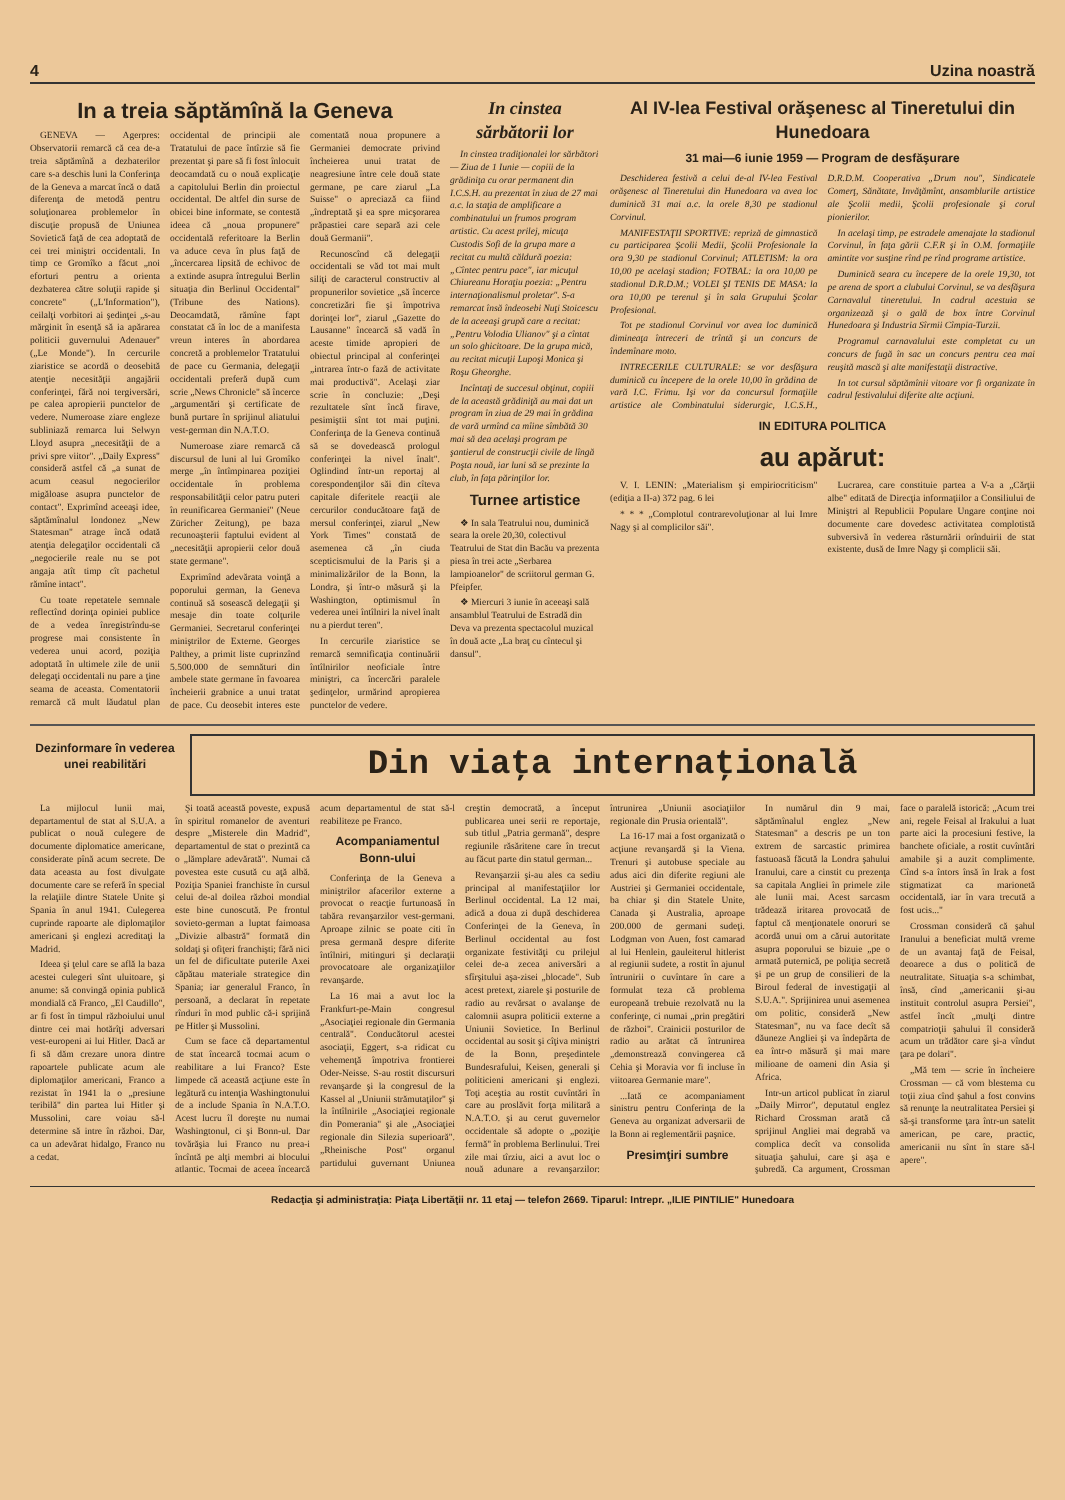4 Uzina noastră
In a treia săptămînă la Geneva
GENEVA — Agerpres: Observatorii remarcă că cea de-a treia săptămînă a dezbaterilor care s-a deschis luni la Conferinţa de la Geneva a marcat încă o dată diferenţa de metodă pentru soluţionarea problemelor în discuţie propusă de Uniunea Sovietică faţă de cea adoptată de cei trei miniştri occidentali. In timp ce Gromîko a făcut „noi eforturi pentru a orienta dezbaterea către soluţii rapide şi concrete" („L'Information"), ceilalţi vorbitori ai şedinţei „s-au mărginit în esenţă să ia apărarea politicii guvernului Adenauer" („Le Monde"). In cercurile ziaristice se acordă o deosebită atenţie necesităţii angajării conferinţei, fără noi tergiversări, pe calea apropierii punctelor de vedere. Numeroase ziare engleze subliniază remarca lui Selwyn Lloyd asupra „necesităţii de a privi spre viitor". „Daily Express" consideră astfel că „a sunat de acum ceasul negocierilor migăloase asupra punctelor de contact". Exprimînd aceeaşi idee, săptămînalul londonez „New Statesman" atrage încă odată atenţia delegaţilor occidentali că „negocierile reale nu se pot angaja atît timp cît pachetul rămîne intact".
Cu toate repetatele semnale reflectînd dorinţa opiniei publice de a vedea înregistrîndu-se progrese mai consistente în vederea unui acord, poziţia adoptată în ultimele zile de unii delegaţi occidentali nu pare a ţine seama de aceasta. Comentatorii remarcă că mult lăudatul plan occidental de principii ale Tratatului de pace întîrzie să fie prezentat şi pare să fi fost înlocuit deocamdată cu o nouă explicaţie a capitolului Berlin din proiectul occidental. De altfel din surse de obicei bine informate, se contestă ideea că „noua propunere" occidentală referitoare la Berlin va aduce ceva în plus faţă de „încercarea lipsită de echivoc de a extinde asupra întregului Berlin situaţia din Berlinul Occidental" (Tribune des Nations). Deocamdată, rămîne fapt constatat că în loc de a manifesta vreun interes în abordarea concretă a problemelor Tratatului de pace cu Germania, delegaţii occidentali preferă după cum scrie „News Chronicle" să încerce „argumentări şi certificate de bună purtare în sprijinul aliatului vest-german din N.A.T.O.
Numeroase ziare remarcă că discursul de luni al lui Gromîko merge „în întîmpinarea poziţiei occidentale în problema responsabilităţii celor patru puteri în reunificarea Germaniei" (Neue Züricher Zeitung), pe baza recunoaşterii faptului evident al „necesităţii apropierii celor două state germane".
Exprimînd adevărata voinţă a poporului german, la Geneva continuă să sosească delegaţii şi mesaje din toate colţurile Germaniei. Secretarul conferinţei miniştrilor de Externe. Georges Palthey, a primit liste cuprinzînd 5.500.000 de semnături din ambele state germane în favoarea încheierii grabnice a unui tratat de pace. Cu deosebit interes este comentată noua propunere a Germaniei democrate privind încheierea unui tratat de neagresiune între cele două state germane, pe care ziarul „La Suisse" o apreciază ca fiind „îndreptată şi ea spre micşorarea prăpastiei care separă azi cele două Germanii".
Recunoscînd că delegaţii occidentali se văd tot mai mult siliţi de caracterul constructiv al propunerilor sovietice „să încerce concretizări fie şi împotriva dorinţei lor", ziarul „Gazette do Lausanne" încearcă să vadă în aceste timide apropieri de obiectul principal al conferinţei „intrarea într-o fază de activitate mai productivă". Acelaşi ziar scrie în concluzie: „Deşi rezultatele sînt încă firave, pesimiştii sînt tot mai puţini. Conferinţa de la Geneva continuă să se dovedească prologul conferinţei la nivel înalt". Oglindind într-un reportaj al corespondenţilor săi din cîteva capitale diferitele reacţii ale cercurilor conducătoare faţă de mersul conferinţei, ziarul „New York Times" constată de asemenea că „în ciuda scepticismului de la Paris şi a minimalizărilor de la Bonn, la Londra, şi într-o măsură şi la Washington, optimismul în vederea unei întîlniri la nivel înalt nu a pierdut teren".
In cercurile ziaristice se remarcă semnificaţia continuării întîlnirilor neoficiale între miniştri, ca încercări paralele şedinţelor, urmărind apropierea punctelor de vedere.
In cinstea sărbătorii lor
In cinstea tradiţionalei lor sărbători — Ziua de 1 Iunie — copiii de la grădiniţa cu orar permanent din I.C.S.H. au prezentat în ziua de 27 mai a.c. la staţia de amplificare a combinatului un frumos program artistic. Cu acest prilej, micuţa Custodis Sofi de la grupa mare a recitat cu multă căldură poezia: „Cîntec pentru pace", iar micuţul Chiureanu Horaţiu poezia: „Pentru internaţionalismul proletar". S-a remarcat însă îndeosebi Nuţi Stoicescu de la aceeaşi grupă care a recitat: „Pentru Volodia Ulianov" şi a cîntat un solo ghicitoare. De la grupa mică, au recitat micuţii Lupoşi Monica şi Roşu Gheorghe.
Incîntaţi de succesul obţinut, copiii de la această grădiniţă au mai dat un program în ziua de 29 mai în grădina de vară urmînd ca mîine sîmbătă 30 mai să dea acelaşi program pe şantierul de construcţii civile de lîngă Poşta nouă, iar luni să se prezinte la club, în faţa părinţilor lor.
Turnee artistice
❖ In sala Teatrului nou, duminică seara la orele 20,30, colectivul Teatrului de Stat din Bacău va prezenta piesa în trei acte „Serbarea lampioanelor" de scriitorul german G. Pfeipfer.
❖ Miercuri 3 iunie în aceeaşi sală ansamblul Teatrului de Estradă din Deva va prezenta spectacolul muzical în două acte „La braţ cu cîntecul şi dansul".
Al IV-lea Festival orăşenesc al Tineretului din Hunedoara
31 mai—6 iunie 1959 — Program de desfăşurare
Deschiderea festivă a celui de-al IV-lea Festival orăşenesc al Tineretului din Hunedoara va avea loc duminică 31 mai a.c. la orele 8,30 pe stadionul Corvinul.
MANIFESTAŢII SPORTIVE: repriză de gimnastică cu participarea Şcolii Medii, Şcolii Profesionale la ora 9,30 pe stadionul Corvinul; ATLETISM: la ora 10,00 pe acelaşi stadion; FOTBAL: la ora 10,00 pe stadionul D.R.D.M.; VOLEI ŞI TENIS DE MASA: la ora 10,00 pe terenul şi în sala Grupului Şcolar Profesional.
Tot pe stadionul Corvinul vor avea loc duminică dimineaţa întreceri de trîntă şi un concurs de îndemînare moto.
INTRECERILE CULTURALE: se vor desfăşura duminică cu începere de la orele 10,00 în grădina de vară I.C. Frimu. Işi vor da concursul formaţiile artistice ale Combinatului siderurgic, I.C.S.H., D.R.D.M. Cooperativa „Drum nou", Sindicatele Comerţ, Sănătate, Invăţămînt, ansamblurile artistice ale Şcolii medii, Şcolii profesionale şi corul pionierilor.
In acelaşi timp, pe estradele amenajate la stadionul Corvinul, în faţa gării C.F.R şi în O.M. formaţiile amintite vor susţine rînd pe rînd programe artistice.
Duminică seara cu începere de la orele 19,30, tot pe arena de sport a clubului Corvinul, se va desfăşura Carnavalul tineretului. In cadrul acestuia se organizează şi o gală de box între Corvinul Hunedoara şi Industria Sîrmii Cîmpia-Turzii.
Programul carnavalului este completat cu un concurs de fugă în sac un concurs pentru cea mai reuşită mască şi alte manifestaţii distractive.
In tot cursul săptămînii vitoare vor fi organizate în cadrul festivalului diferite alte acţiuni.
IN EDITURA POLITICA
au apărut:
V. I. LENIN: „Materialism şi empiriocriticism" (ediţia a II-a) 372 pag. 6 lei
* * * „Complotul contrarevoluţionar al lui Imre Nagy şi al complicilor săi".
Lucrarea, care constituie partea a V-a a „Cărţii albe" editată de Direcţia informaţiilor a Consiliului de Miniştri al Republicii Populare Ungare conţine noi documente care dovedesc activitatea complotistă subversivă în vederea răsturnării orînduirii de stat existente, dusă de Imre Nagy şi complicii săi.
Dezinformare în vederea unei reabilitări
Din viaţa internaţională
La mijlocul lunii mai, departamentul de stat al S.U.A. a publicat o nouă culegere de documente diplomatice americane, considerate pînă acum secrete. De data aceasta au fost divulgate documente care se referă în special la relaţiile dintre Statele Unite şi Spania în anul 1941. Culegerea cuprinde rapoarte ale diplomaţilor americani şi englezi acreditaţi la Madrid.
Ideea şi ţelul care se află la baza acestei culegeri sînt uluitoare, şi anume: să convingă opinia publică mondială că Franco, „El Caudillo", ar fi fost în timpul războiului unul dintre cei mai hotărîţi adversari vest-europeni ai lui Hitler. Dacă ar fi să dăm crezare unora dintre rapoartele publicate acum ale diplomaţilor americani, Franco a rezistat în 1941 la o „presiune teribilă" din partea lui Hitler şi Mussolini, care voiau să-l determine să intre în război. Dar, ca un adevărat hidalgo, Franco nu a cedat.
Şi toată această poveste, expusă în spiritul romanelor de aventuri despre „Misterele din Madrid", departamentul de stat o prezintă ca o „lămplare adevărată". Numai că povestea este cusută cu aţă albă. Poziţia Spaniei franchiste în cursul celui de-al doilea război mondial este bine cunoscută. Pe frontul sovieto-german a luptat faimoasa „Divizie albastră" formată din soldaţi şi ofiţeri franchişti; fără nici un fel de dificultate puterile Axei căpătau materiale strategice din Spania; iar generalul Franco, în persoană, a declarat în repetate rînduri în mod public că-i sprijină pe Hitler şi Mussolini.
Cum se face că departamentul de stat încearcă tocmai acum o reabilitare a lui Franco? Este limpede că această acţiune este în legătură cu intenţia Washingtonului de a include Spania în N.A.T.O. Acest lucru îl doreşte nu numai Washingtonul, ci şi Bonn-ul. Dar tovărăşia lui Franco nu prea-i încîntă pe alţi membri ai blocului atlantic. Tocmai de aceea încearcă acum departamentul de stat să-l reabiliteze pe Franco.
Acompaniamentul Bonn-ului
Conferinţa de la Geneva a miniştrilor afacerilor externe a provocat o reacţie furtunoasă în tabăra revanşarzilor vest-germani. Aproape zilnic se poate citi în presa germană despre diferite întîlniri, mitinguri şi declaraţii provocatoare ale organizaţiilor revanşarde.
La 16 mai a avut loc la Frankfurt-pe-Main congresul „Asociaţiei regionale din Germania centrală". Conducătorul acestei asociaţii, Eggert, s-a ridicat cu vehemenţă împotriva frontierei Oder-Neisse. S-au rostit discursuri revanşarde şi la congresul de la Kassel al „Uniunii strămutaţilor" şi la întîlnirile „Asociaţiei regionale din Pomerania" şi ale „Asociaţiei regionale din Silezia superioară". „Rheinische Post" organul partidului guvernant Uniunea creştin democrată, a început publicarea unei serii re reportaje, sub titlul „Patria germană", despre regiunile răsăritene care în trecut au făcut parte din statul german...
Revanşarzii şi-au ales ca sediu principal al manifestaţiilor lor Berlinul occidental. La 12 mai, adică a doua zi după deschiderea Conferinţei de la Geneva, în Berlinul occidental au fost organizate festivităţi cu prilejul celei de-a zecea aniversări a sfîrşitului aşa-zisei „blocade". Sub acest pretext, ziarele şi posturile de radio au revărsat o avalanşe de calomnii asupra politicii externe a Uniunii Sovietice. In Berlinul occidental au sosit şi cîţiva miniştri de la Bonn, preşedintele Bundesrafului, Keisen, generali şi politicieni americani şi englezi. Toţi aceştia au rostit cuvîntări în care au proslăvit forţa militară a N.A.T.O. şi au cerut guvernelor occidentale să adopte o „poziţie fermă" în problema Berlinului. Trei zile mai tîrziu, aici a avut loc o nouă adunare a revanşarzilor: întrunirea „Uniunii asociaţiilor regionale din Prusia orientală".
La 16-17 mai a fost organizată o acţiune revanşardă şi la Viena. Trenuri şi autobuse speciale au adus aici din diferite regiuni ale Austriei şi Germaniei occidentale, ba chiar şi din Statele Unite, Canada şi Australia, aproape 200.000 de germani sudeţi. Lodgman von Auen, fost camarad al lui Henlein, gauleiterul hitlerist al regiunii sudete, a rostit în ajunul întrunirii o cuvîntare în care a formulat teza că problema europeană trebuie rezolvată nu la conferinţe, ci numai „prin pregătiri de război". Crainicii posturilor de radio au arătat că întrunirea „demonstrează convingerea că Cehia şi Moravia vor fi incluse în viitoarea Germanie mare".
...Iată ce acompaniament sinistru pentru Conferinţa de la Geneva au organizat adversarii de la Bonn ai reglementării paşnice.
Presimţiri sumbre
In numărul din 9 mai, săptămînalul englez „New Statesman" a descris pe un ton extrem de sarcastic primirea fastuoasă făcută la Londra şahului Iranului, care a cinstit cu prezenţa sa capitala Angliei în primele zile ale lunii mai. Acest sarcasm trădează iritarea provocată de faptul că menţionatele onoruri se acordă unui om a cărui autoritate asupra poporului se bizuie „pe o armată puternică, pe poliţia secretă şi pe un grup de consilieri de la Biroul federal de investigaţii al S.U.A.". Sprijinirea unui asemenea om politic, consideră „New Statesman", nu va face decît să dăuneze Angliei şi va îndepărta de ea într-o măsură şi mai mare milioane de oameni din Asia şi Africa.
Intr-un articol publicat în ziarul „Daily Mirror", deputatul englez Richard Crossman arată că sprijinul Angliei mai degrabă va complica decît va consolida situaţia şahului, care şi aşa e şubredă. Ca argument, Crossman face o paralelă istorică: „Acum trei ani, regele Feisal al Irakului a luat parte aici la procesiuni festive, la banchete oficiale, a rostit cuvîntări amabile şi a auzit complimente. Cînd s-a întors însă în Irak a fost stigmatizat ca marionetă occidentală, iar în vara trecută a fost ucis..."
Crossman consideră că şahul Iranului a beneficiat multă vreme de un avantaj faţă de Feisal, deoarece a dus o politică de neutralitate. Situaţia s-a schimbat, însă, cînd „americanii şi-au instituit controlul asupra Persiei", astfel încît „mulţi dintre compatrioţii şahului îl consideră acum un trădător care şi-a vîndut ţara pe dolari".
„Mă tem — scrie în încheiere Crossman — că vom blestema cu toţii ziua cînd şahul a fost convins să renunţe la neutralitatea Persiei şi să-şi transforme ţara într-un satelit american, pe care, practic, americanii nu sînt în stare să-l apere".
Redacţia şi administraţia: Piaţa Libertăţii nr. 11 etaj — telefon 2669. Tiparul: Intrepr. „ILIE PINTILIE" Hunedoara